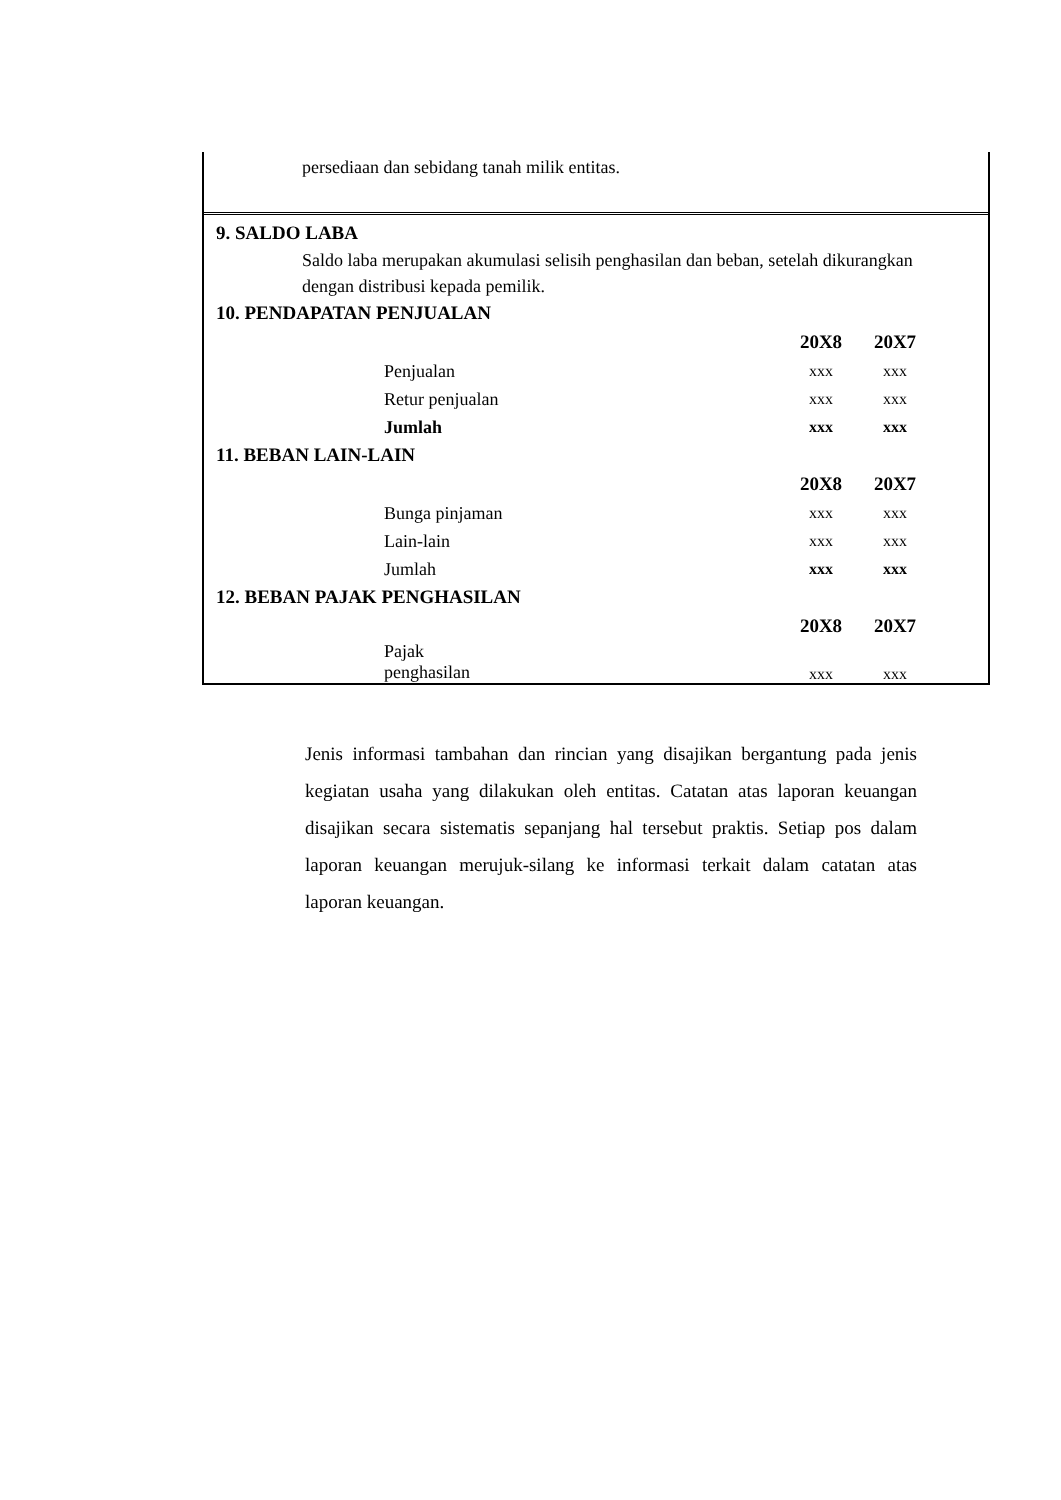persediaan dan sebidang tanah milik entitas.
9. SALDO LABA
Saldo laba merupakan akumulasi selisih penghasilan dan beban, setelah dikurangkan
dengan distribusi kepada pemilik.
10. PENDAPATAN PENJUALAN
| | 20X8 | 20X7 |
| Penjualan | xxx | xxx |
| Retur penjualan | xxx | xxx |
| Jumlah | xxx | xxx |
11. BEBAN LAIN-LAIN
| | 20X8 | 20X7 |
| Bunga pinjaman | xxx | xxx |
| Lain-lain | xxx | xxx |
| Jumlah | xxx | xxx |
12. BEBAN PAJAK PENGHASILAN
| | 20X8 | 20X7 |
| Pajak penghasilan | xxx | xxx |
Jenis informasi tambahan dan rincian yang disajikan bergantung pada jenis kegiatan usaha yang dilakukan oleh entitas. Catatan atas laporan keuangan disajikan secara sistematis sepanjang hal tersebut praktis. Setiap pos dalam laporan keuangan merujuk-silang ke informasi terkait dalam catatan atas laporan keuangan.